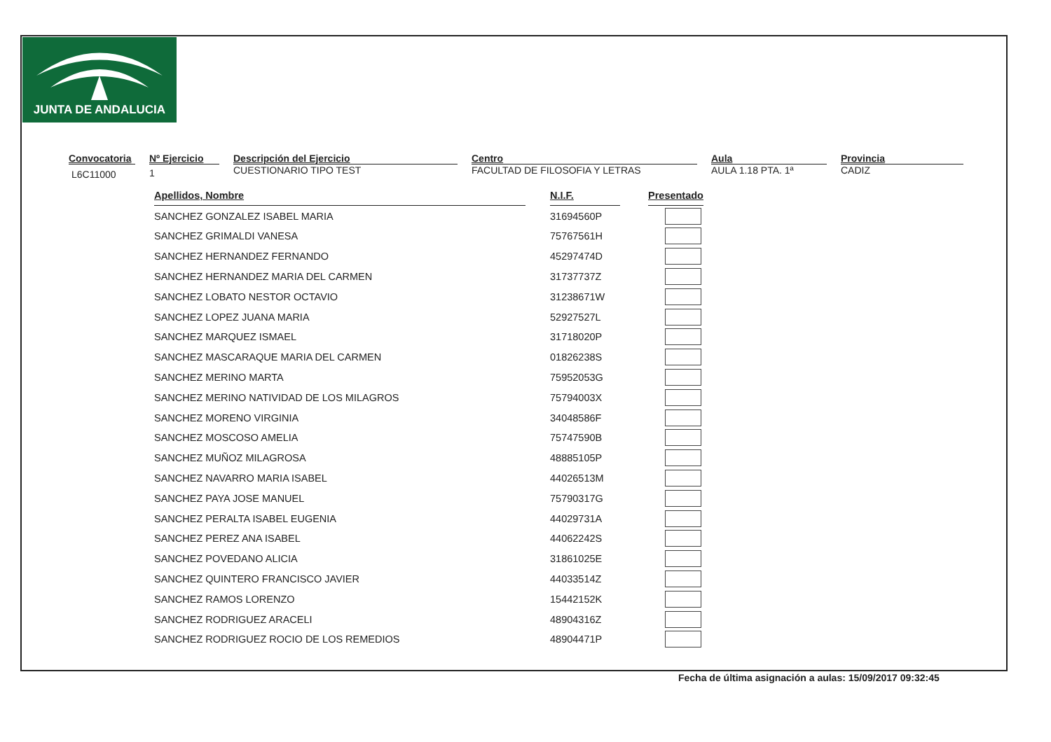JUNTA DE ANDALUCIA
Convocatoria
L6C11000
Nº Ejercicio
1
Descripción del Ejercicio
CUESTIONARIO TIPO TEST
Centro
FACULTAD DE FILOSOFIA Y LETRAS
Aula
AULA 1.18 PTA. 1ª
Provincia
CADIZ
| Apellidos, Nombre | | N.I.F. | | Presentado |
| SANCHEZ GONZALEZ ISABEL MARIA | | 31694560P | | |
| SANCHEZ GRIMALDI VANESA | | 75767561H | | |
| SANCHEZ HERNANDEZ FERNANDO | | 45297474D | | |
| SANCHEZ HERNANDEZ MARIA DEL CARMEN | | 31737737Z | | |
| SANCHEZ LOBATO NESTOR OCTAVIO | | 31238671W | | |
| SANCHEZ LOPEZ JUANA MARIA | | 52927527L | | |
| SANCHEZ MARQUEZ ISMAEL | | 31718020P | | |
| SANCHEZ MASCARAQUE MARIA DEL CARMEN | | 01826238S | | |
| SANCHEZ MERINO MARTA | | 75952053G | | |
| SANCHEZ MERINO NATIVIDAD DE LOS MILAGROS | | 75794003X | | |
| SANCHEZ MORENO VIRGINIA | | 34048586F | | |
| SANCHEZ MOSCOSO AMELIA | | 75747590B | | |
| SANCHEZ MUÑOZ MILAGROSA | | 48885105P | | |
| SANCHEZ NAVARRO MARIA ISABEL | | 44026513M | | |
| SANCHEZ PAYA JOSE MANUEL | | 75790317G | | |
| SANCHEZ PERALTA ISABEL EUGENIA | | 44029731A | | |
| SANCHEZ PEREZ ANA ISABEL | | 44062242S | | |
| SANCHEZ POVEDANO ALICIA | | 31861025E | | |
| SANCHEZ QUINTERO FRANCISCO JAVIER | | 44033514Z | | |
| SANCHEZ RAMOS LORENZO | | 15442152K | | |
| SANCHEZ RODRIGUEZ ARACELI | | 48904316Z | | |
| SANCHEZ RODRIGUEZ ROCIO DE LOS REMEDIOS | | 48904471P | | |
Fecha de última asignación a aulas: 15/09/2017 09:32:45